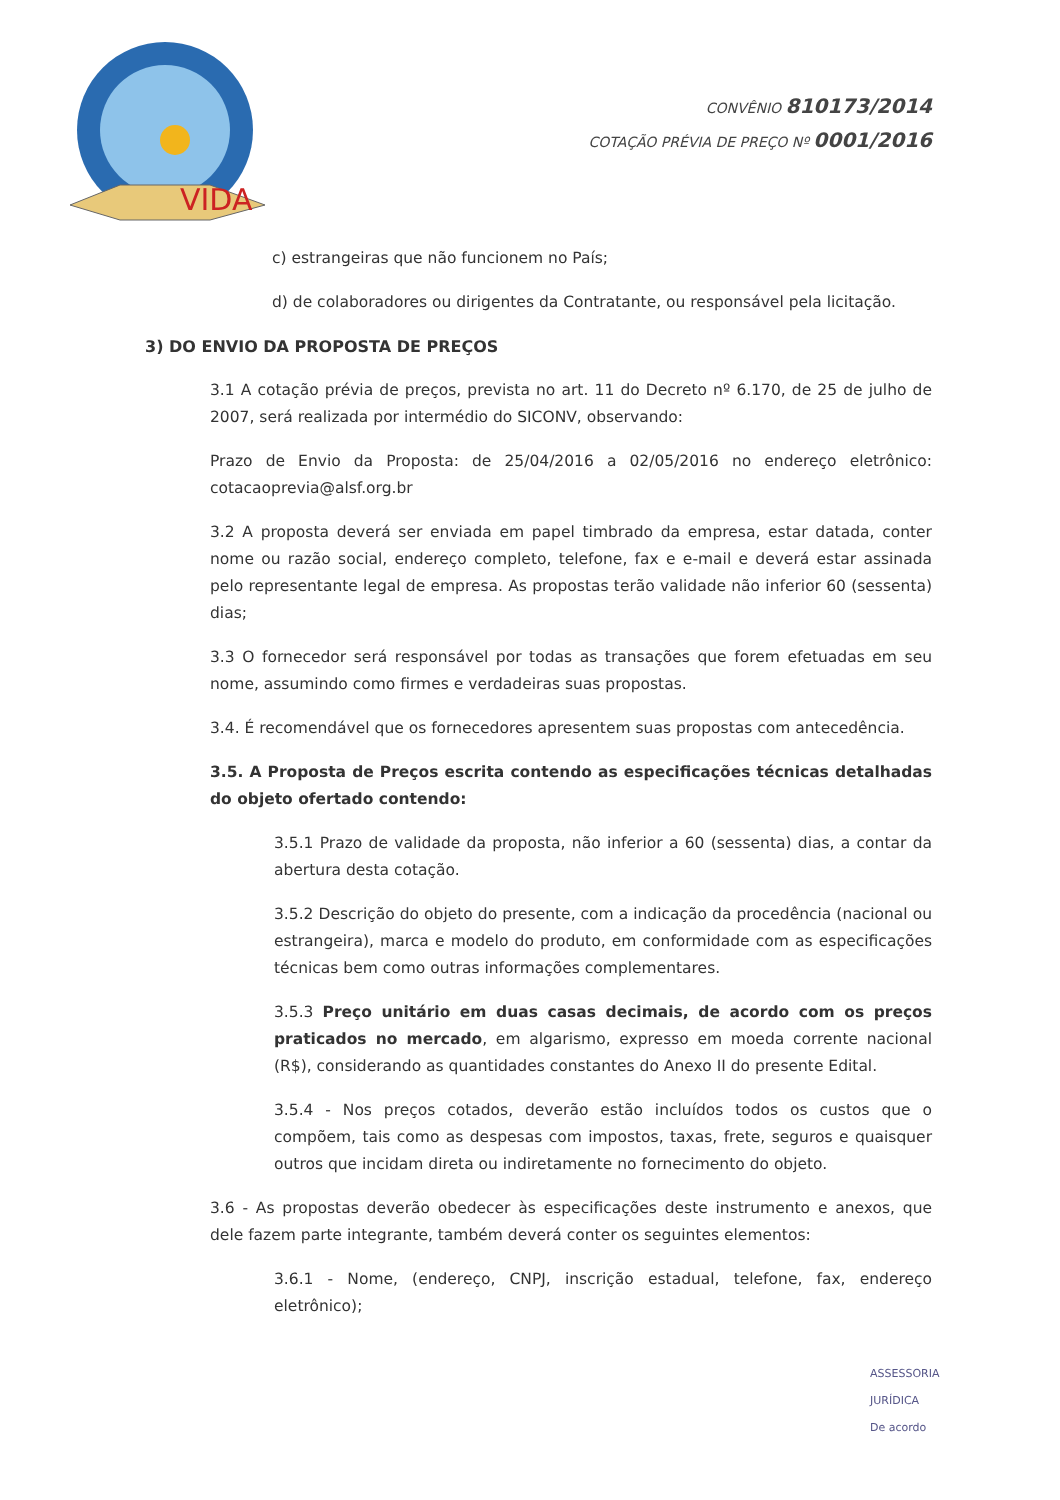VIDA
CONVÊNIO 810173/2014
COTAÇÃO PRÉVIA DE PREÇO Nº 0001/2016
c) estrangeiras que não funcionem no País;
d) de colaboradores ou dirigentes da Contratante, ou responsável pela licitação.
3) DO ENVIO DA PROPOSTA DE PREÇOS
3.1 A cotação prévia de preços, prevista no art. 11 do Decreto nº 6.170, de 25 de julho de 2007, será realizada por intermédio do SICONV, observando:
Prazo de Envio da Proposta: de 25/04/2016 a 02/05/2016 no endereço eletrônico: cotacaoprevia@alsf.org.br
3.2 A proposta deverá ser enviada em papel timbrado da empresa, estar datada, conter nome ou razão social, endereço completo, telefone, fax e e-mail e deverá estar assinada pelo representante legal de empresa. As propostas terão validade não inferior 60 (sessenta) dias;
3.3 O fornecedor será responsável por todas as transações que forem efetuadas em seu nome, assumindo como firmes e verdadeiras suas propostas.
3.4. É recomendável que os fornecedores apresentem suas propostas com antecedência.
3.5. A Proposta de Preços escrita contendo as especificações técnicas detalhadas do objeto ofertado contendo:
3.5.1 Prazo de validade da proposta, não inferior a 60 (sessenta) dias, a contar da abertura desta cotação.
3.5.2 Descrição do objeto do presente, com a indicação da procedência (nacional ou estrangeira), marca e modelo do produto, em conformidade com as especificações técnicas bem como outras informações complementares.
3.5.3 Preço unitário em duas casas decimais, de acordo com os preços praticados no mercado, em algarismo, expresso em moeda corrente nacional (R$), considerando as quantidades constantes do Anexo II do presente Edital.
3.5.4 - Nos preços cotados, deverão estão incluídos todos os custos que o compõem, tais como as despesas com impostos, taxas, frete, seguros e quaisquer outros que incidam direta ou indiretamente no fornecimento do objeto.
3.6 - As propostas deverão obedecer às especificações deste instrumento e anexos, que dele fazem parte integrante, também deverá conter os seguintes elementos:
3.6.1 - Nome, (endereço, CNPJ, inscrição estadual, telefone, fax, endereço eletrônico);
ASSESSORIA
JURÍDICA
De acordo